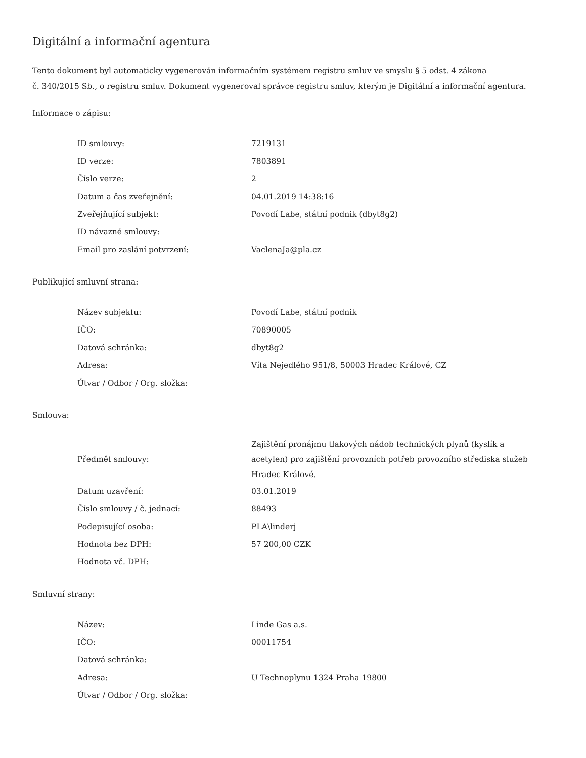Digitální a informační agentura
Tento dokument byl automaticky vygenerován informačním systémem registru smluv ve smyslu § 5 odst. 4 zákona
č. 340/2015 Sb., o registru smluv. Dokument vygeneroval správce registru smluv, kterým je Digitální a informační agentura.
Informace o zápisu:
| ID smlouvy: | 7219131 |
| ID verze: | 7803891 |
| Číslo verze: | 2 |
| Datum a čas zveřejnění: | 04.01.2019 14:38:16 |
| Zveřejňující subjekt: | Povodí Labe, státní podnik (dbyt8g2) |
| ID návazné smlouvy: | |
| Email pro zaslání potvrzení: | VaclenaJa@pla.cz |
Publikující smluvní strana:
| Název subjektu: | Povodí Labe, státní podnik |
| IČO: | 70890005 |
| Datová schránka: | dbyt8g2 |
| Adresa: | Víta Nejedlého 951/8, 50003 Hradec Králové, CZ |
| Útvar / Odbor / Org. složka: | |
Smlouva:
| Předmět smlouvy: | Zajištění pronájmu tlakových nádob technických plynů (kyslík a acetylen) pro zajištění provozních potřeb provozního střediska služeb Hradec Králové. |
| Datum uzavření: | 03.01.2019 |
| Číslo smlouvy / č. jednací: | 88493 |
| Podepisující osoba: | PLA\linderj |
| Hodnota bez DPH: | 57 200,00 CZK |
| Hodnota vč. DPH: | |
Smluvní strany:
| Název: | Linde Gas a.s. |
| IČO: | 00011754 |
| Datová schránka: | |
| Adresa: | U Technoplynu 1324 Praha 19800 |
| Útvar / Odbor / Org. složka: | |